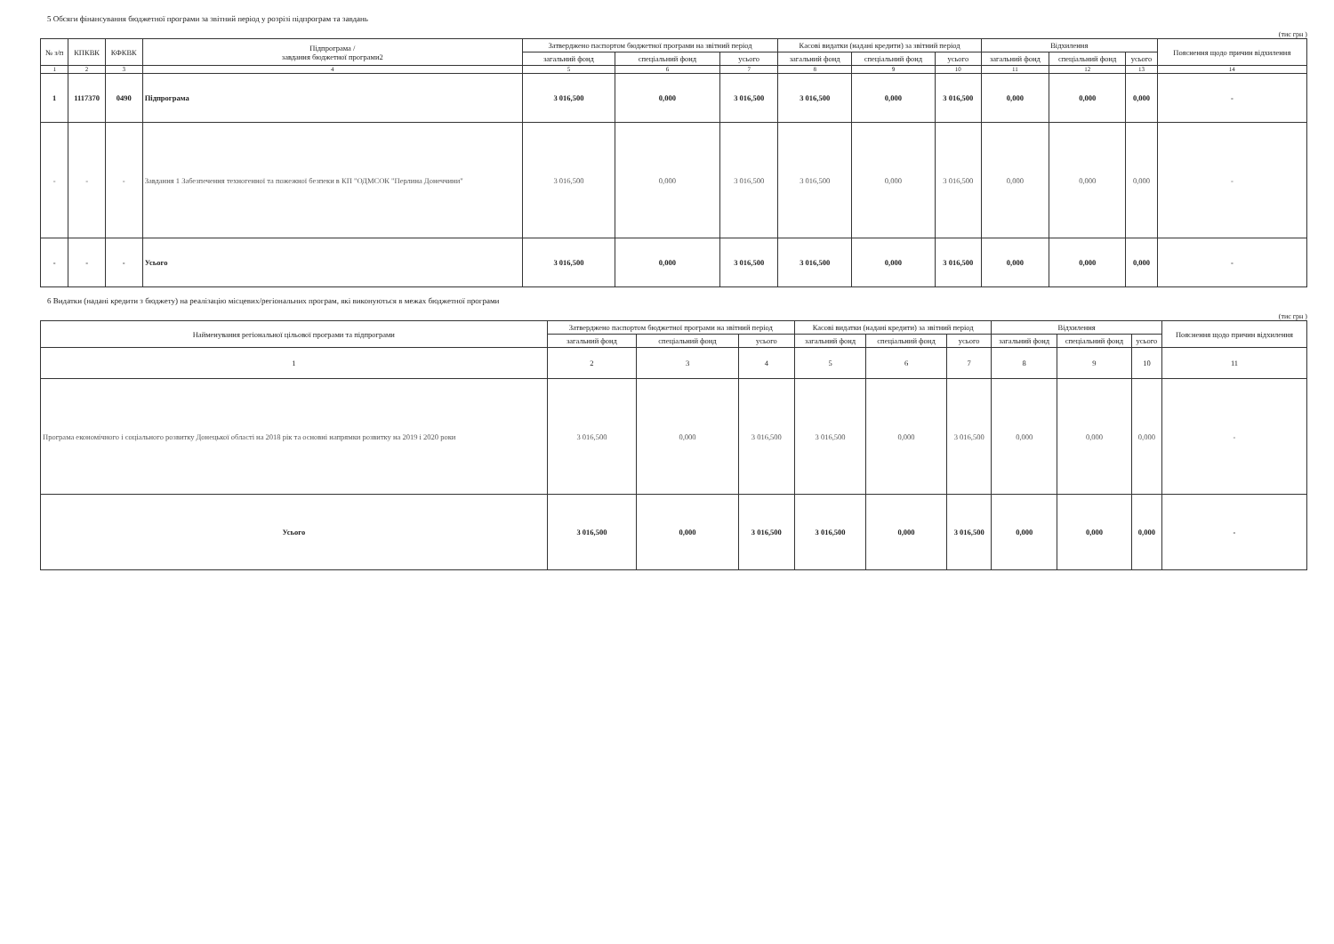5 Обсяги фінансування бюджетної програми за звітний період у розрізі підпрограм та завдань
(тис грн )
| № з/п | КПКВК | КФКВК | Підпрограма / завдання бюджетної програми2 | Затверджено паспортом бюджетної програми на звітний період | | | Касові видатки (надані кредити) за звітний період | | | Відхилення | | | Пояснення щодо причин відхилення |
| --- | --- | --- | --- | --- | --- | --- | --- | --- | --- | --- | --- | --- | --- |
| | | | | загальний фонд | спеціальний фонд | усього | загальний фонд | спеціальний фонд | усього | загальний фонд | спеціальний фонд | усього | |
| 1 | 2 | 3 | 4 | 5 | 6 | 7 | 8 | 9 | 10 | 11 | 12 | 13 | 14 |
| 1 | 1117370 | 0490 | Підпрограма | 3 016,500 | 0,000 | 3 016,500 | 3 016,500 | 0,000 | 3 016,500 | 0,000 | 0,000 | 0,000 | - |
| - | - | - | Завдання 1 Забезпечення техногенної та пожежної безпеки в КП "ОДМСОК "Перлина Донеччини" | 3 016,500 | 0,000 | 3 016,500 | 3 016,500 | 0,000 | 3 016,500 | 0,000 | 0,000 | 0,000 | - |
| - | - | - | Усього | 3 016,500 | 0,000 | 3 016,500 | 3 016,500 | 0,000 | 3 016,500 | 0,000 | 0,000 | 0,000 | - |
6 Видатки (надані кредити з бюджету) на реалізацію місцевих/регіональних програм, які виконуються в межах бюджетної програми
(тис грн )
| Найменування регіональної цільової програми та підпрограми | Затверджено паспортом бюджетної програми на звітний період | | | Касові видатки (надані кредити) за звітний період | | | Відхилення | | | Пояснення щодо причин відхилення |
| --- | --- | --- | --- | --- | --- | --- | --- | --- | --- | --- |
| | загальний фонд | спеціальний фонд | усього | загальний фонд | спеціальний фонд | усього | загальний фонд | спеціальний фонд | усього | |
| 1 | 2 | 3 | 4 | 5 | 6 | 7 | 8 | 9 | 10 | 11 |
| Програма економічного і соціального розвитку Донецької області на 2018 рік та основні напрямки розвитку на 2019 і 2020 роки | 3 016,500 | 0,000 | 3 016,500 | 3 016,500 | 0,000 | 3 016,500 | 0,000 | 0,000 | 0,000 | - |
| Усього | 3 016,500 | 0,000 | 3 016,500 | 3 016,500 | 0,000 | 3 016,500 | 0,000 | 0,000 | 0,000 | - |